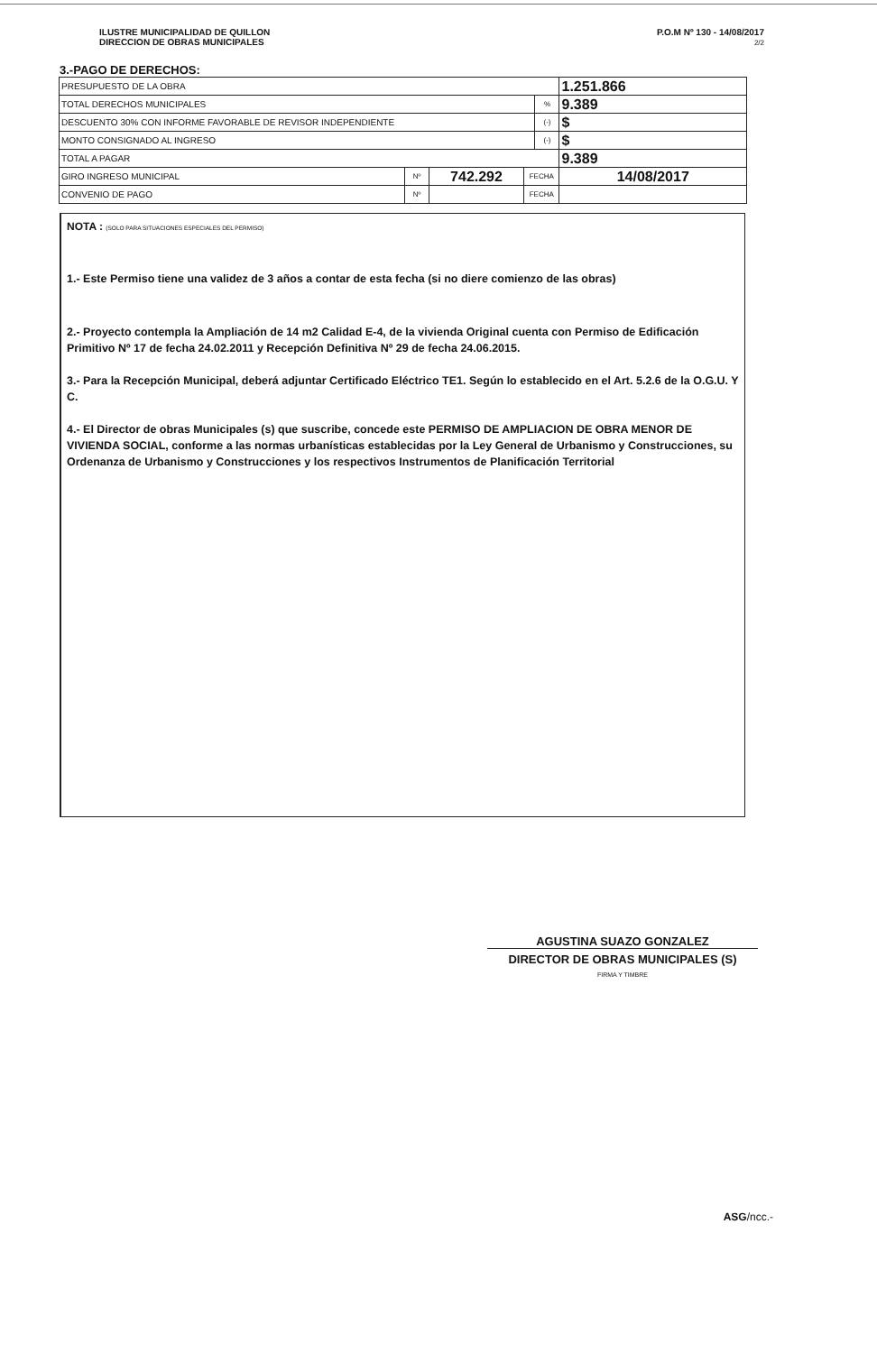ILUSTRE MUNICIPALIDAD DE QUILLON
DIRECCION DE OBRAS MUNICIPALES
P.O.M Nº 130 - 14/08/2017
2/2
3.-PAGO DE DERECHOS:
| PRESUPUESTO DE LA OBRA | | | | | 1.251.866 |
| TOTAL DERECHOS MUNICIPALES | | | | % | 9.389 |
| DESCUENTO 30% CON INFORME FAVORABLE DE REVISOR INDEPENDIENTE | | | | (-) | $ |
| MONTO CONSIGNADO AL INGRESO | | | | (-) | $ |
| TOTAL A PAGAR | | | | | 9.389 |
| GIRO INGRESO MUNICIPAL | Nº | 742.292 | FECHA | | 14/08/2017 |
| CONVENIO DE PAGO | Nº | | FECHA | | |
NOTA : (SOLO PARA SITUACIONES ESPECIALES DEL PERMISO)
1.- Este Permiso tiene una validez de 3 años a contar de esta fecha (si no diere comienzo de las obras)
2.- Proyecto contempla la Ampliación de 14 m2 Calidad E-4, de la vivienda Original cuenta con Permiso de Edificación Primitivo Nº 17 de fecha 24.02.2011 y Recepción Definitiva Nº 29 de fecha 24.06.2015.
3.- Para la Recepción Municipal, deberá adjuntar Certificado Eléctrico TE1. Según lo establecido en el Art. 5.2.6 de la O.G.U. Y C.
4.- El Director de obras Municipales (s) que suscribe, concede este PERMISO DE AMPLIACION DE OBRA MENOR DE VIVIENDA SOCIAL, conforme a las normas urbanísticas establecidas por la Ley General de Urbanismo y Construcciones, su Ordenanza de Urbanismo y Construcciones y los respectivos Instrumentos de Planificación Territorial
AGUSTINA SUAZO GONZALEZ
DIRECTOR DE OBRAS MUNICIPALES (S)
FIRMA Y TIMBRE
ASG/ncc.-